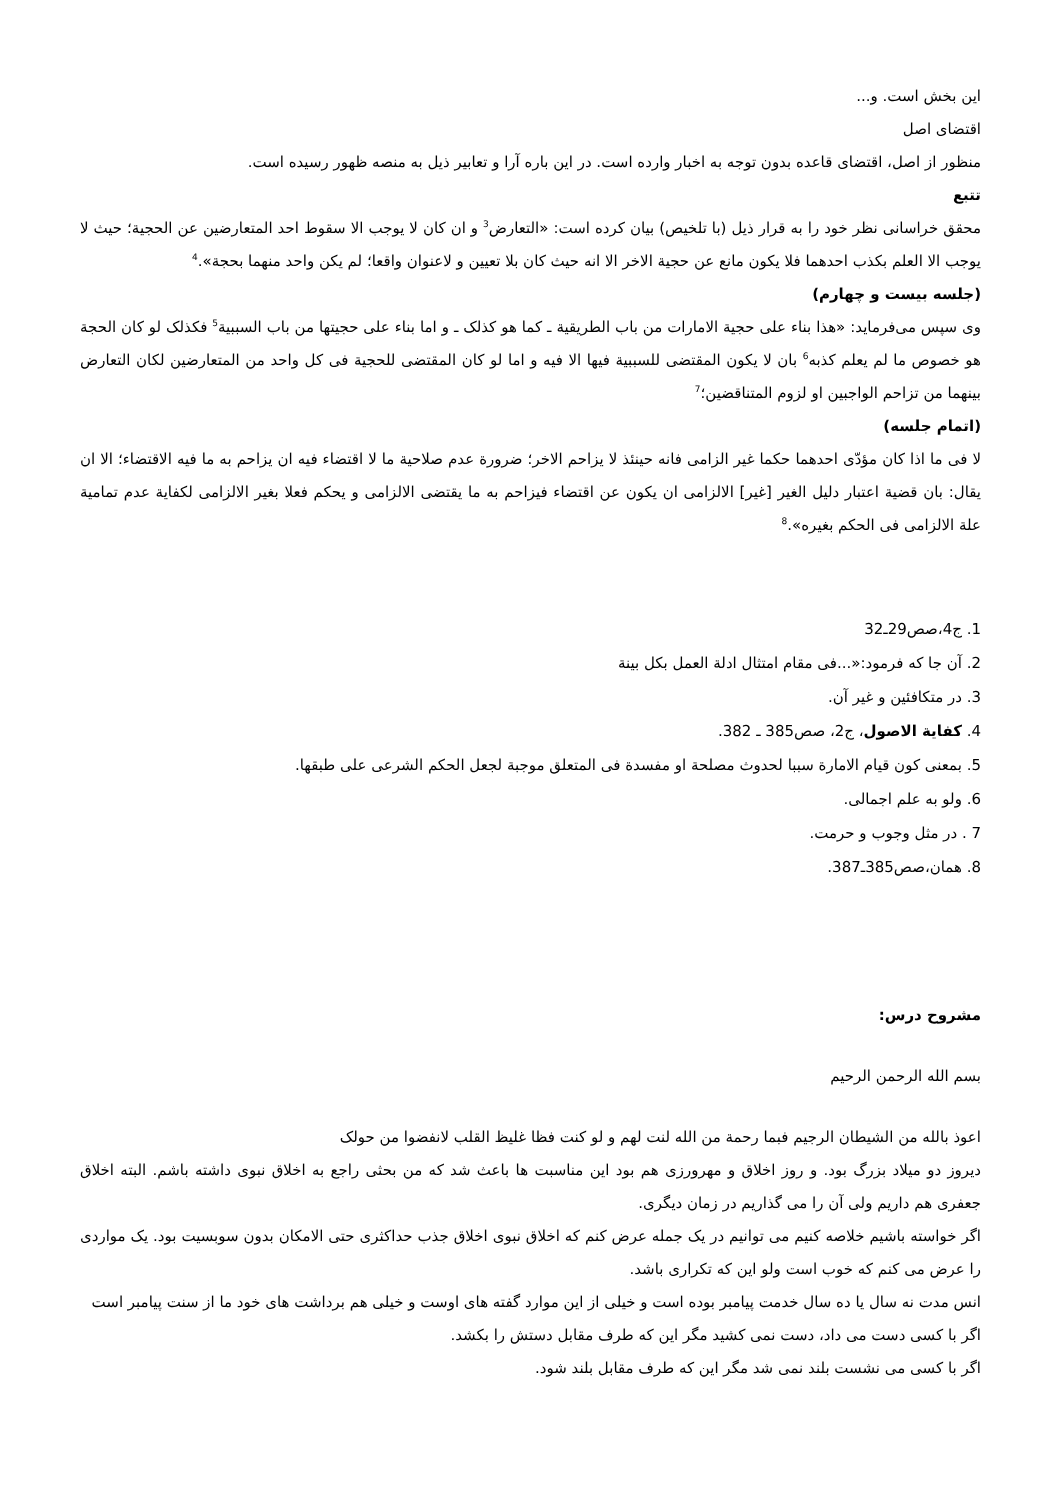این بخش است. و...
اقتضای اصل
منظور از اصل، اقتضای قاعده بدون توجه به اخبار وارده است. در این باره آرا و تعابیر ذیل به منصه ظهور رسیده است.
تتبع
محقق خراسانی نظر خود را به قرار ذیل (با تلخیص) بیان کرده است: «التعارض<sup>3</sup> و ان کان لا یوجب الا سقوط احد المتعارضین عن الحجیة؛ حیث لا یوجب الا العلم بکذب احدهما فلا یکون مانع عن حجیة الاخر الا انه حیث کان بلا تعیین و لاعنوان واقعا؛ لم یکن واحد منهما بحجة».<sup>4</sup>
(جلسه بیست و چهارم)
وی سپس می‌فرماید: «هذا بناء علی حجیة الامارات من باب الطریقیة ـ کما هو کذلک ـ و اما بناء علی حجیتها من باب السببیة<sup>5</sup> فکذلک لو کان الحجة هو خصوص ما لم یعلم کذبه<sup>6</sup> بان لا یکون المقتضی للسببیة فیها الا فیه و اما لو کان المقتضی للحجیة فی کل واحد من المتعارضین لکان التعارض بینهما من تزاحم الواجبین او لزوم المتناقضین؛<sup>7</sup>
(اتمام جلسه)
لا فی ما اذا کان مؤدّی احدهما حکما غیر الزامی فانه حینئذ لا یزاحم الاخر؛ ضرورة عدم صلاحیة ما لا اقتضاء فیه ان یزاحم به ما فیه الاقتضاء؛ الا ان یقال: بان قضیة اعتبار دلیل الغیر [غیر] الالزامی ان یکون عن اقتضاء فیزاحم به ما یقتضی الالزامی و یحکم فعلا بغیر الالزامی لکفایة عدم تمامیة علة الالزامی فی الحکم بغیره».<sup>8</sup>
1. ج4،صص29ـ32
2. آن جا که فرمود:«...فی مقام امتثال ادلة العمل بکل بینة
3. در متکافئین و غیر آن.
4. کفایة الاصول، ج2، صص385 ـ 382.
5. بمعنی کون قیام الامارة سببا لحدوث مصلحة او مفسدة فی المتعلق موجبة لجعل الحکم الشرعی علی طبقها.
6. ولو به علم اجمالی.
7 . در مثل وجوب و حرمت.
8. همان،صص385ـ387.
مشروح درس:
بسم الله الرحمن الرحیم
اعوذ بالله من الشیطان الرجیم فبما رحمة من الله لنت لهم و لو کنت فظا غلیظ القلب لانفضوا من حولک
دیروز دو میلاد بزرگ بود. و روز اخلاق و مهرورزی هم بود این مناسبت ها باعث شد که من بحثی راجع به اخلاق نبوی داشته باشم. البته اخلاق جعفری هم داریم ولی آن را می گذاریم در زمان دیگری.
اگر خواسته باشیم خلاصه کنیم می توانیم در یک جمله عرض کنم که اخلاق نبوی اخلاق جذب حداکثری حتی الامکان بدون سوبسیت بود. یک مواردی را عرض می کنم که خوب است ولو این که تکراری باشد.
انس مدت نه سال یا ده سال خدمت پیامبر بوده است و خیلی از این موارد گفته های اوست و خیلی هم برداشت های خود ما از سنت پیامبر است
اگر با کسی دست می داد، دست نمی کشید مگر این که طرف مقابل دستش را بکشد.
اگر با کسی می نشست بلند نمی شد مگر این که طرف مقابل بلند شود.